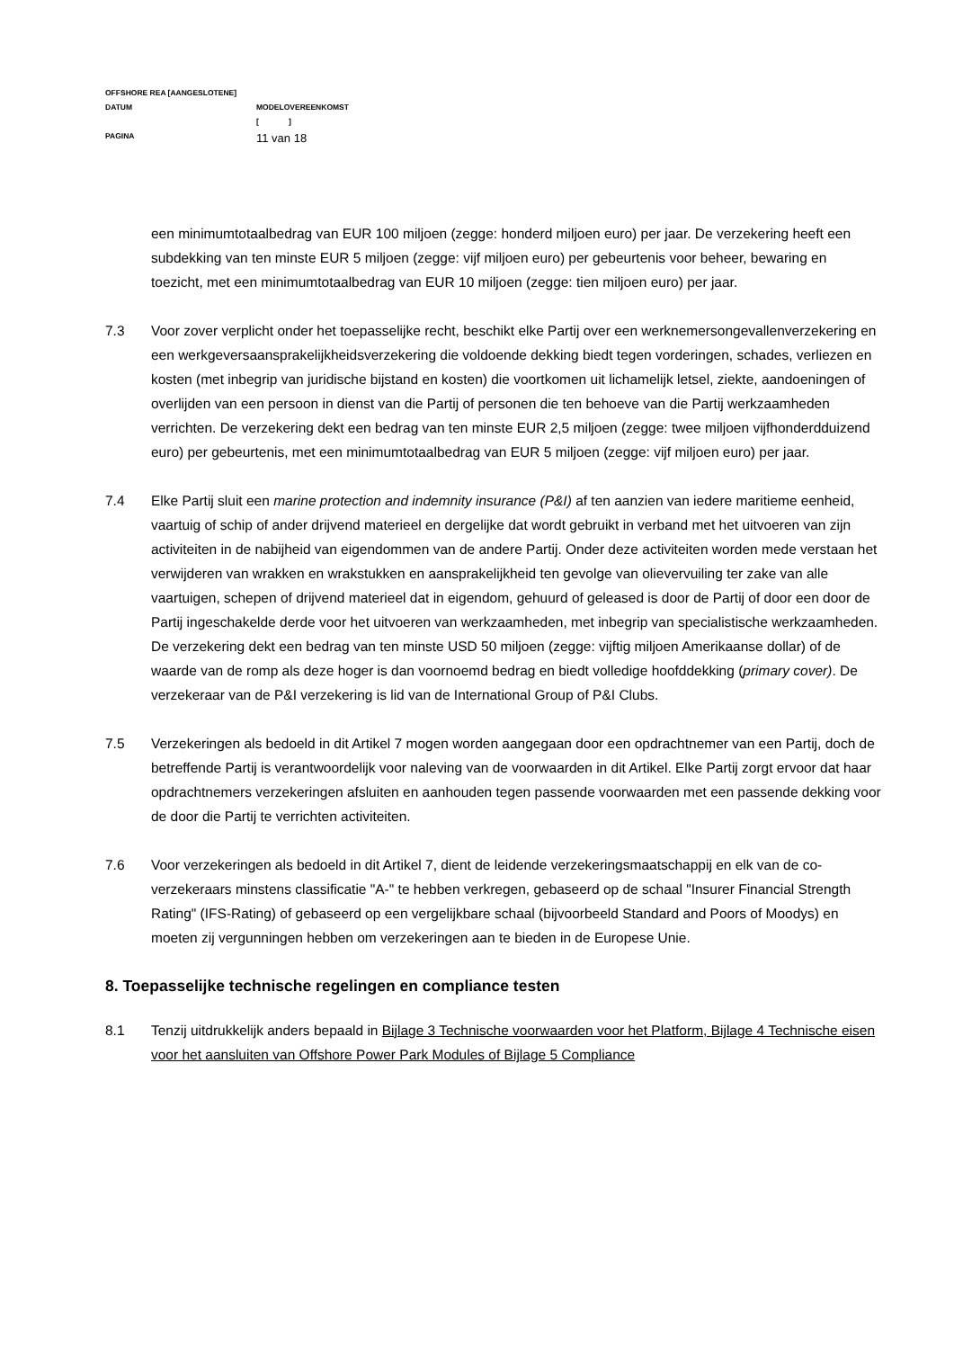OFFSHORE REA [AANGESLOTENE]
DATUM MODELOVEREENKOMST
[ ]
PAGINA
11 van 18
een minimumtotaalbedrag van EUR 100 miljoen (zegge: honderd miljoen euro) per jaar. De verzekering heeft een subdekking van ten minste EUR 5 miljoen (zegge: vijf miljoen euro) per gebeurtenis voor beheer, bewaring en toezicht, met een minimumtotaalbedrag van EUR 10 miljoen (zegge: tien miljoen euro) per jaar.
7.3 Voor zover verplicht onder het toepasselijke recht, beschikt elke Partij over een werknemersongevallenverzekering en een werkgeversaansprakelijkheidsverzekering die voldoende dekking biedt tegen vorderingen, schades, verliezen en kosten (met inbegrip van juridische bijstand en kosten) die voortkomen uit lichamelijk letsel, ziekte, aandoeningen of overlijden van een persoon in dienst van die Partij of personen die ten behoeve van die Partij werkzaamheden verrichten. De verzekering dekt een bedrag van ten minste EUR 2,5 miljoen (zegge: twee miljoen vijfhonderdduizend euro) per gebeurtenis, met een minimumtotaalbedrag van EUR 5 miljoen (zegge: vijf miljoen euro) per jaar.
7.4 Elke Partij sluit een marine protection and indemnity insurance (P&I) af ten aanzien van iedere maritieme eenheid, vaartuig of schip of ander drijvend materieel en dergelijke dat wordt gebruikt in verband met het uitvoeren van zijn activiteiten in de nabijheid van eigendommen van de andere Partij. Onder deze activiteiten worden mede verstaan het verwijderen van wrakken en wrakstukken en aansprakelijkheid ten gevolge van olievervuiling ter zake van alle vaartuigen, schepen of drijvend materieel dat in eigendom, gehuurd of geleased is door de Partij of door een door de Partij ingeschakelde derde voor het uitvoeren van werkzaamheden, met inbegrip van specialistische werkzaamheden. De verzekering dekt een bedrag van ten minste USD 50 miljoen (zegge: vijftig miljoen Amerikaanse dollar) of de waarde van de romp als deze hoger is dan voornoemd bedrag en biedt volledige hoofddekking (primary cover). De verzekeraar van de P&I verzekering is lid van de International Group of P&I Clubs.
7.5 Verzekeringen als bedoeld in dit Artikel 7 mogen worden aangegaan door een opdrachtnemer van een Partij, doch de betreffende Partij is verantwoordelijk voor naleving van de voorwaarden in dit Artikel. Elke Partij zorgt ervoor dat haar opdrachtnemers verzekeringen afsluiten en aanhouden tegen passende voorwaarden met een passende dekking voor de door die Partij te verrichten activiteiten.
7.6 Voor verzekeringen als bedoeld in dit Artikel 7, dient de leidende verzekeringsmaatschappij en elk van de co-verzekeraars minstens classificatie "A-" te hebben verkregen, gebaseerd op de schaal "Insurer Financial Strength Rating" (IFS-Rating) of gebaseerd op een vergelijkbare schaal (bijvoorbeeld Standard and Poors of Moodys) en moeten zij vergunningen hebben om verzekeringen aan te bieden in de Europese Unie.
8. Toepasselijke technische regelingen en compliance testen
8.1 Tenzij uitdrukkelijk anders bepaald in Bijlage 3 Technische voorwaarden voor het Platform, Bijlage 4 Technische eisen voor het aansluiten van Offshore Power Park Modules of Bijlage 5 Compliance